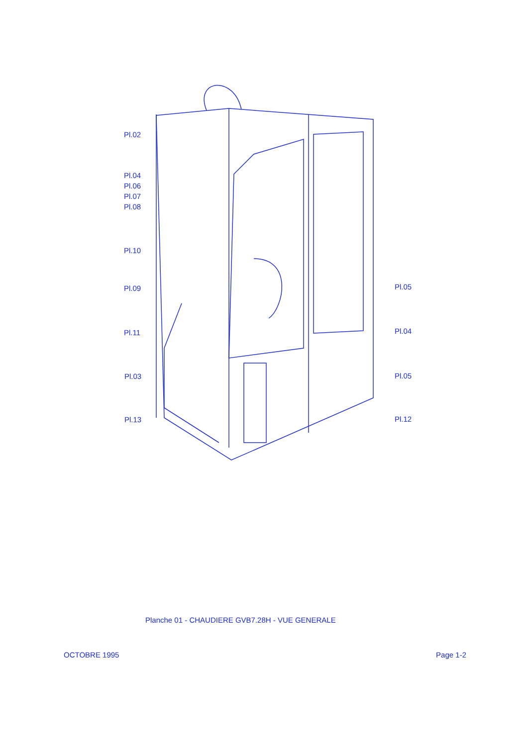Pl.02
Pl.04
Pl.06
Pl.07
Pl.08
Pl.10
Pl.09 Pl.05
Pl.11 Pl.04
Pl.03 Pl.05
Pl.13 Pl.12
Planche 01 - CHAUDIERE GVB7.28H - VUE GENERALE
OCTOBRE 1995 Page 1-2